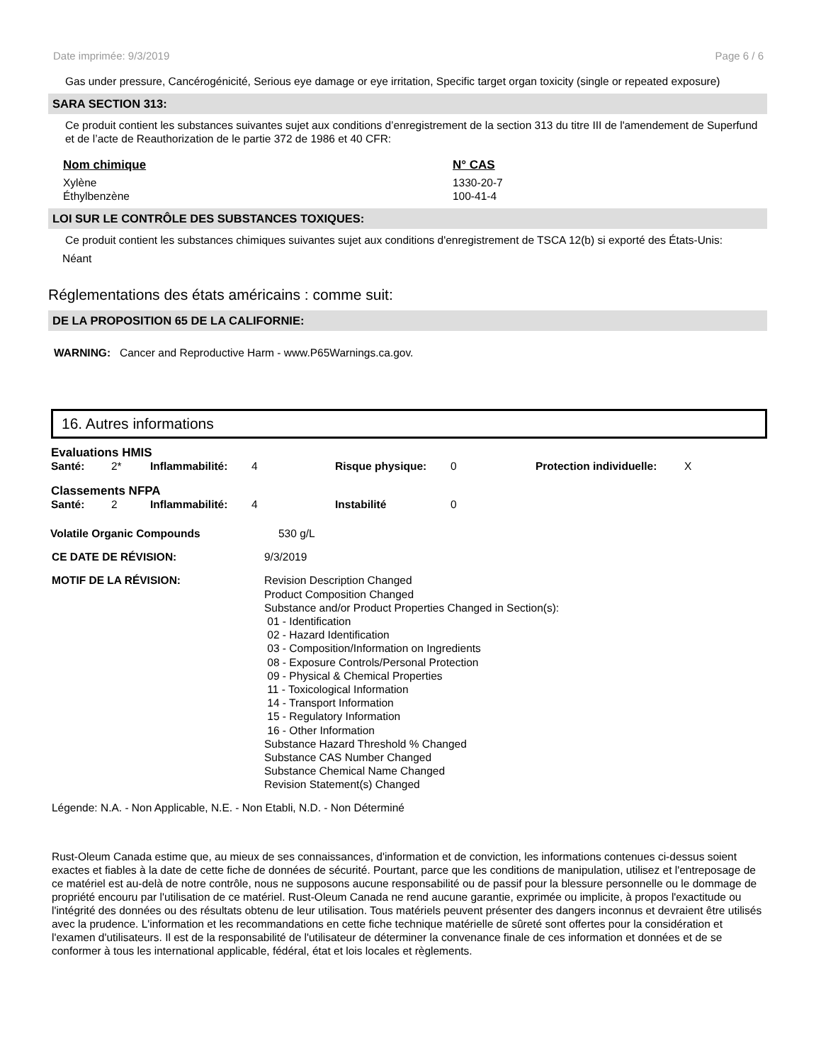Date imprimée: 9/3/2019 Page 6 / 6
Gas under pressure, Cancérogénicité, Serious eye damage or eye irritation, Specific target organ toxicity (single or repeated exposure)
SARA SECTION 313:
Ce produit contient les substances suivantes sujet aux conditions d’enregistrement de la section 313 du titre III de l'amendement de Superfund et de l’acte de Reauthorization de le partie 372 de 1986 et 40 CFR:
| Nom chimique | N° CAS |
| --- | --- |
| Xylène | 1330-20-7 |
| Éthylbenzène | 100-41-4 |
LOI SUR LE CONTRÔLE DES SUBSTANCES TOXIQUES:
Ce produit contient les substances chimiques suivantes sujet aux conditions d'enregistrement de TSCA 12(b) si exporté des États-Unis:
Néant
Réglementations des états américains : comme suit:
DE LA PROPOSITION 65 DE LA CALIFORNIE:
WARNING: Cancer and Reproductive Harm - www.P65Warnings.ca.gov.
16. Autres informations
| Evaluations HMIS | | | | | | | |
| Santé: | 2* | Inflammabilité: | 4 | Risque physique: | 0 | Protection individuelle: | X |
| Classements NFPA | | | | | | | |
| Santé: | 2 | Inflammabilité: | 4 | Instabilité | 0 | | |
| Volatile Organic Compounds | 530 g/L |
| CE DATE DE RÉVISION: | 9/3/2019 |
| MOTIF DE LA RÉVISION: | Revision Description Changed Product Composition Changed Substance and/or Product Properties Changed in Section(s): 01 - Identification 02 - Hazard Identification 03 - Composition/Information on Ingredients 08 - Exposure Controls/Personal Protection 09 - Physical & Chemical Properties 11 - Toxicological Information 14 - Transport Information 15 - Regulatory Information 16 - Other Information Substance Hazard Threshold % Changed Substance CAS Number Changed Substance Chemical Name Changed Revision Statement(s) Changed |
Légende: N.A. - Non Applicable, N.E. - Non Etabli, N.D. - Non Déterminé
Rust-Oleum Canada estime que, au mieux de ses connaissances, d'information et de conviction, les informations contenues ci-dessus soient exactes et fiables à la date de cette fiche de données de sécurité. Pourtant, parce que les conditions de manipulation, utilisez et l'entreposage de ce matériel est au-delà de notre contrôle, nous ne supposons aucune responsabilité ou de passif pour la blessure personnelle ou le dommage de propriété encouru par l'utilisation de ce matériel. Rust-Oleum Canada ne rend aucune garantie, exprimée ou implicite, à propos l'exactitude ou l'intégrité des données ou des résultats obtenu de leur utilisation. Tous matériels peuvent présenter des dangers inconnus et devraient être utilisés avec la prudence. L'information et les recommandations en cette fiche technique matérielle de sûreté sont offertes pour la considération et l'examen d'utilisateurs. Il est de la responsabilité de l'utilisateur de déterminer la convenance finale de ces information et données et de se conformer à tous les international applicable, fédéral, état et lois locales et règlements.